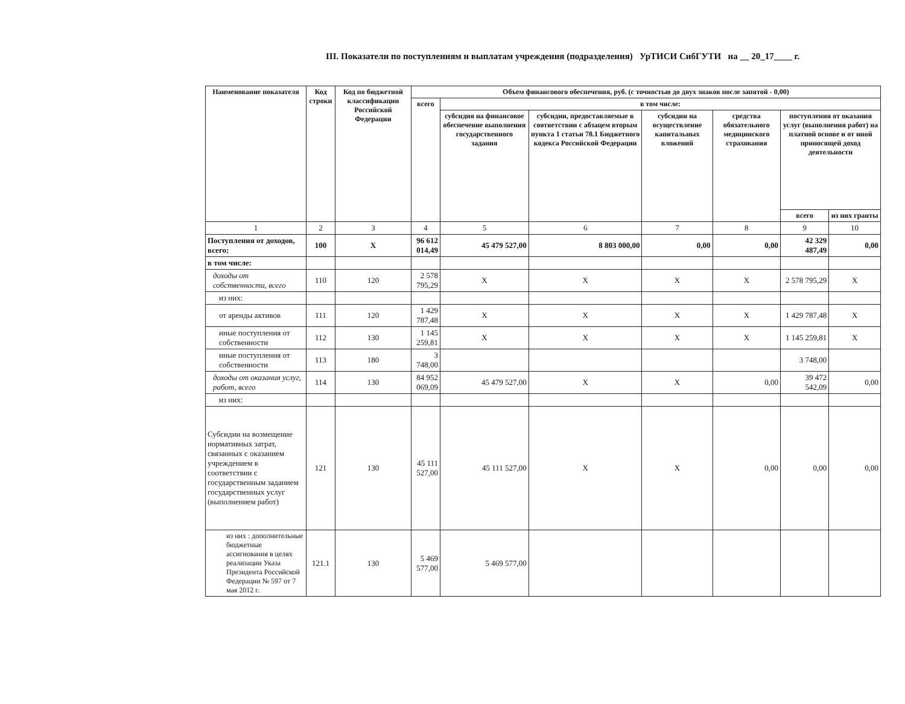III. Показатели по поступлениям и выплатам учреждения (подразделения) УрТИСИ СибГУТИ на __ 20_17____ г.
| Наименование показателя | Код строки | Код по бюджетной классификации Российской Федерации | Объем финансового обеспечения, руб. (с точностью до двух знаков после запятой - 0,00) | | | | | | |
| --- | --- | --- | --- | --- | --- | --- | --- | --- | --- |
| | | | всего | в том числе: | | | | | |
| | | | | субсидия на финансовое обеспечение выполнения государственного задания | субсидии, предоставляемые в соответствии с абзацем вторым пункта 1 статьи 78.1 Бюджетного кодекса Российской Федерации | субсидии на осуществление капитальных вложений | средства обязательного медицинского страхования | поступления от оказания услуг (выполнения работ) на платной основе и от иной приносящей доход деятельности | |
| | | | | | | | | всего | из них гранты |
| 1 | 2 | 3 | 4 | 5 | 6 | 7 | 8 | 9 | 10 |
| Поступления от доходов, всего: | 100 | X | 96 612 014,49 | 45 479 527,00 | 8 803 000,00 | 0,00 | 0,00 | 42 329 487,49 | 0,00 |
| в том числе: | | | | | | | | | |
| доходы от собственности, всего | 110 | 120 | 2 578 795,29 | X | X | X | X | 2 578 795,29 | X |
| из них: | | | | | | | | | |
| от аренды активов | 111 | 120 | 1 429 787,48 | X | X | X | X | 1 429 787,48 | X |
| иные поступления от собственности | 112 | 130 | 1 145 259,81 | X | X | X | X | 1 145 259,81 | X |
| иные поступления от собственности | 113 | 180 | 3 748,00 | | | | | 3 748,00 | |
| доходы от оказания услуг, работ, всего | 114 | 130 | 84 952 069,09 | 45 479 527,00 | X | X | 0,00 | 39 472 542,09 | 0,00 |
| из них: | | | | | | | | | |
| Субсидии на возмещение нормативных затрат, связанных с оказанием учреждением в соответствии с государственным заданием государственных услуг (выполнением работ) | 121 | 130 | 45 111 527,00 | 45 111 527,00 | X | X | 0,00 | 0,00 | 0,00 |
| из них : дополнительные бюджетные ассигнования в целях реализации Указа Президента Российской Федерации № 597 от 7 мая 2012 г. | 121.1 | 130 | 5 469 577,00 | 5 469 577,00 | | | | | |